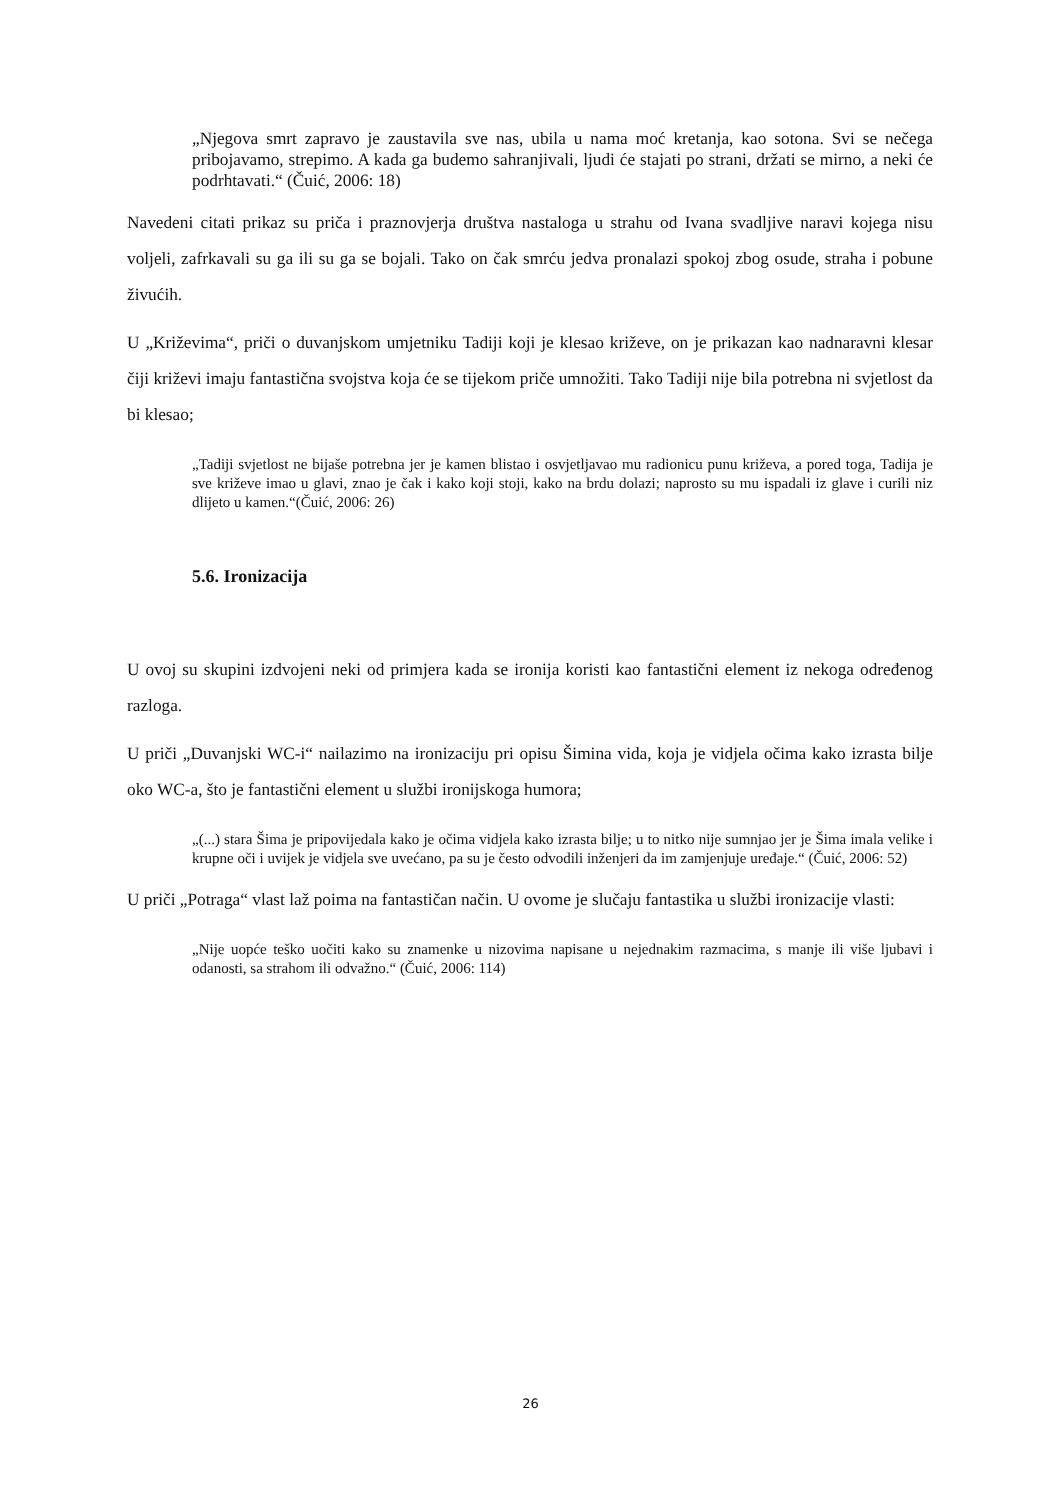„Njegova smrt zapravo je zaustavila sve nas, ubila u nama moć kretanja, kao sotona. Svi se nečega pribojavamo, strepimo. A kada ga budemo sahranjivali, ljudi će stajati po strani, držati se mirno, a neki će podrhtavati.“ (Čuić, 2006: 18)
Navedeni citati prikaz su priča i praznovjerja društva nastaloga u strahu od Ivana svadljive naravi kojega nisu voljeli, zafrkavali su ga ili su ga se bojali. Tako on čak smrću jedva pronalazi spokoj zbog osude, straha i pobune živućih.
U „Križevima“, priči o duvanjskom umjetniku Tadiji koji je klesao križeve, on je prikazan kao nadnaravni klesar čiji križevi imaju fantastična svojstva koja će se tijekom priče umnožiti. Tako Tadiji nije bila potrebna ni svjetlost da bi klesao;
„Tadiji svjetlost ne bijaše potrebna jer je kamen blistao i osvjetljavao mu radionicu punu križeva, a pored toga, Tadija je sve križeve imao u glavi, znao je čak i kako koji stoji, kako na brdu dolazi; naprosto su mu ispadali iz glave i curili niz dlijeto u kamen.“(Čuić, 2006: 26)
5.6. Ironizacija
U ovoj su skupini izdvojeni neki od primjera kada se ironija koristi kao fantastični element iz nekoga određenog razloga.
U priči „Duvanjski WC-i“ nailazimo na ironizaciju pri opisu Šimina vida, koja je vidjela očima kako izrasta bilje oko WC-a, što je fantastični element u službi ironijskoga humora;
„(...) stara Šima je pripovijedala kako je očima vidjela kako izrasta bilje; u to nitko nije sumnjao jer je Šima imala velike i krupne oči i uvijek je vidjela sve uvećano, pa su je često odvodili inženjeri da im zamjenjuje uređaje.“ (Čuić, 2006: 52)
U priči „Potraga“ vlast laž poima na fantastičan način. U ovome je slučaju fantastika u službi ironizacije vlasti:
„Nije uopće teško uočiti kako su znamenke u nizovima napisane u nejednakim razmacima, s manje ili više ljubavi i odanosti, sa strahom ili odvažno.“ (Čuić, 2006: 114)
26